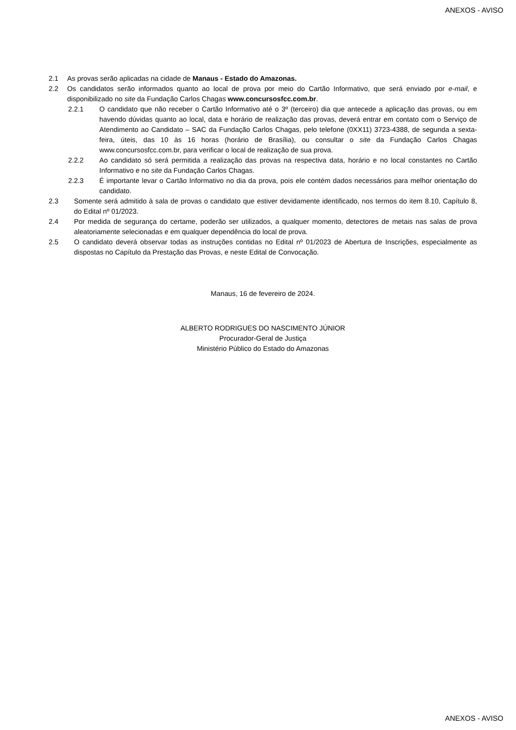ANEXOS - AVISO
2.1 As provas serão aplicadas na cidade de Manaus - Estado do Amazonas.
2.2 Os candidatos serão informados quanto ao local de prova por meio do Cartão Informativo, que será enviado por e-mail, e disponibilizado no site da Fundação Carlos Chagas www.concursosfcc.com.br.
2.2.1 O candidato que não receber o Cartão Informativo até o 3º (terceiro) dia que antecede a aplicação das provas, ou em havendo dúvidas quanto ao local, data e horário de realização das provas, deverá entrar em contato com o Serviço de Atendimento ao Candidato – SAC da Fundação Carlos Chagas, pelo telefone (0XX11) 3723-4388, de segunda a sexta-feira, úteis, das 10 às 16 horas (horário de Brasília), ou consultar o site da Fundação Carlos Chagas www.concursosfcc.com.br, para verificar o local de realização de sua prova.
2.2.2 Ao candidato só será permitida a realização das provas na respectiva data, horário e no local constantes no Cartão Informativo e no site da Fundação Carlos Chagas.
2.2.3 É importante levar o Cartão Informativo no dia da prova, pois ele contém dados necessários para melhor orientação do candidato.
2.3 Somente será admitido à sala de provas o candidato que estiver devidamente identificado, nos termos do item 8.10, Capítulo 8, do Edital nº 01/2023.
2.4 Por medida de segurança do certame, poderão ser utilizados, a qualquer momento, detectores de metais nas salas de prova aleatoriamente selecionadas e em qualquer dependência do local de prova.
2.5 O candidato deverá observar todas as instruções contidas no Edital nº 01/2023 de Abertura de Inscrições, especialmente as dispostas no Capítulo da Prestação das Provas, e neste Edital de Convocação.
Manaus, 16 de fevereiro de 2024.
ALBERTO RODRIGUES DO NASCIMENTO JÚNIOR
Procurador-Geral de Justiça
Ministério Público do Estado do Amazonas
ANEXOS - AVISO